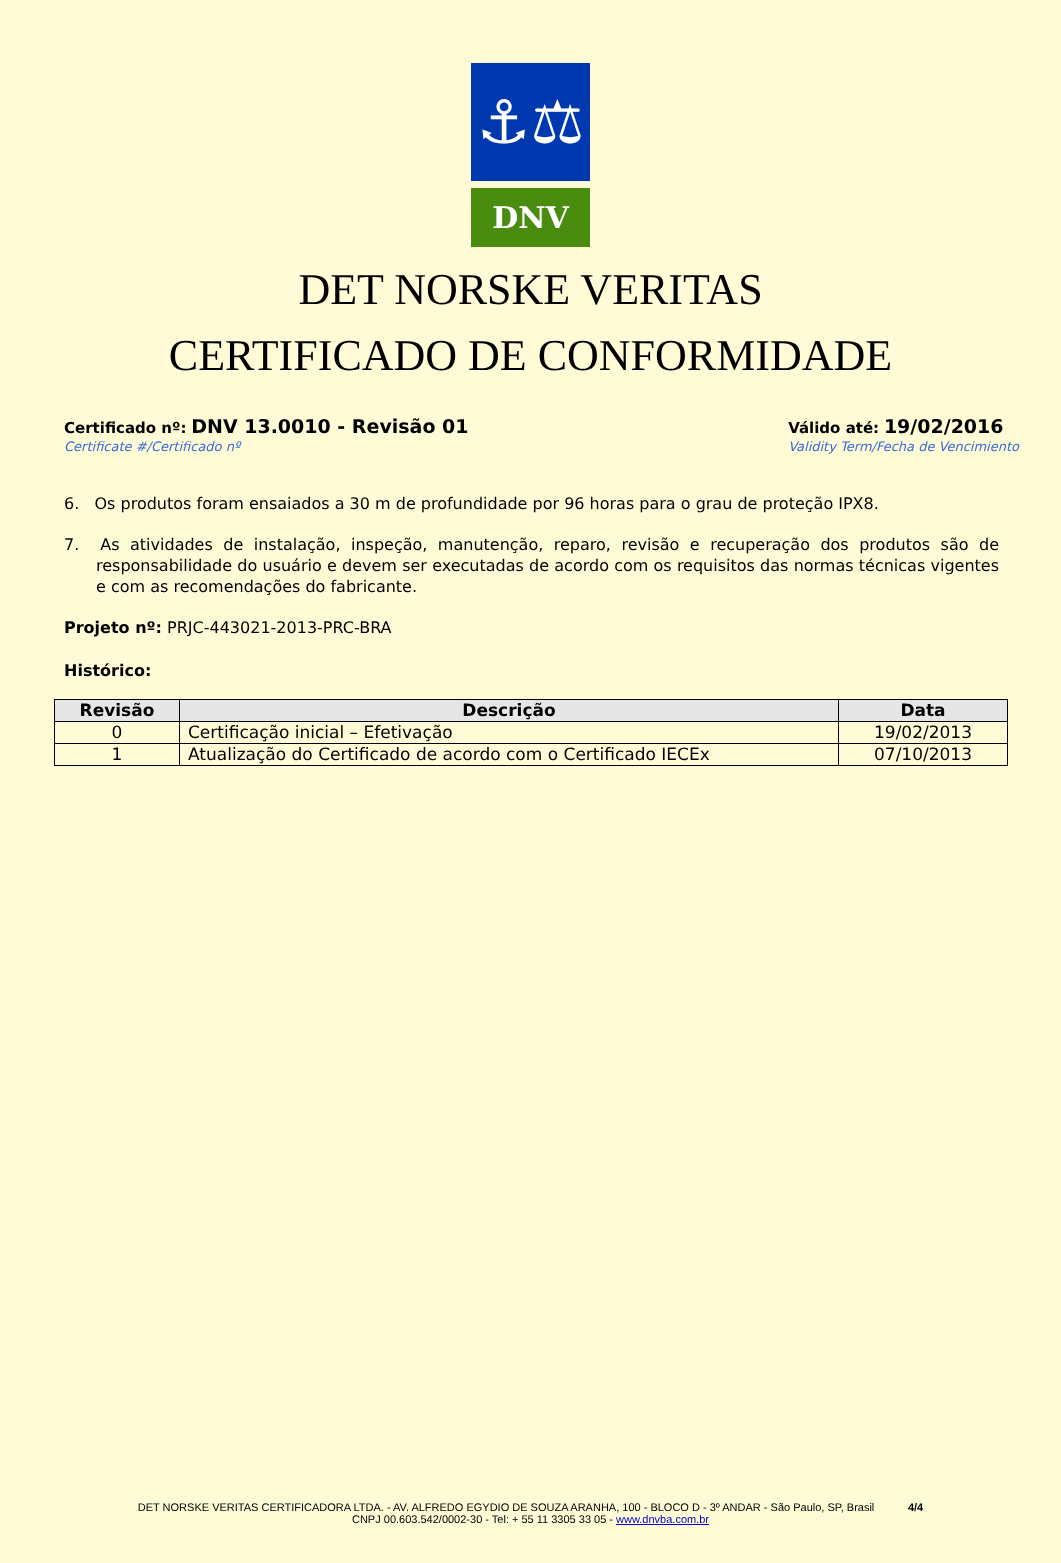⚓⚖
DNV
DET NORSKE VERITAS
CERTIFICADO DE CONFORMIDADE
Certificado nº: DNV 13.0010 - Revisão 01
Certificate #/Certificado nº
Válido até: 19/02/2016
Validity Term/Fecha de Vencimiento
6. Os produtos foram ensaiados a 30 m de profundidade por 96 horas para o grau de proteção IPX8.
7. As atividades de instalação, inspeção, manutenção, reparo, revisão e recuperação dos produtos são de responsabilidade do usuário e devem ser executadas de acordo com os requisitos das normas técnicas vigentes e com as recomendações do fabricante.
Projeto nº: PRJC-443021-2013-PRC-BRA
Histórico:
| Revisão | Descrição | Data |
| --- | --- | --- |
| 0 | Certificação inicial – Efetivação | 19/02/2013 |
| 1 | Atualização do Certificado de acordo com o Certificado IECEx | 07/10/2013 |
DET NORSKE VERITAS CERTIFICADORA LTDA. - AV. ALFREDO EGYDIO DE SOUZA ARANHA, 100 - BLOCO D - 3º ANDAR - São Paulo, SP, Brasil 4/4
CNPJ 00.603.542/0002-30 - Tel: + 55 11 3305 33 05 - www.dnvba.com.br